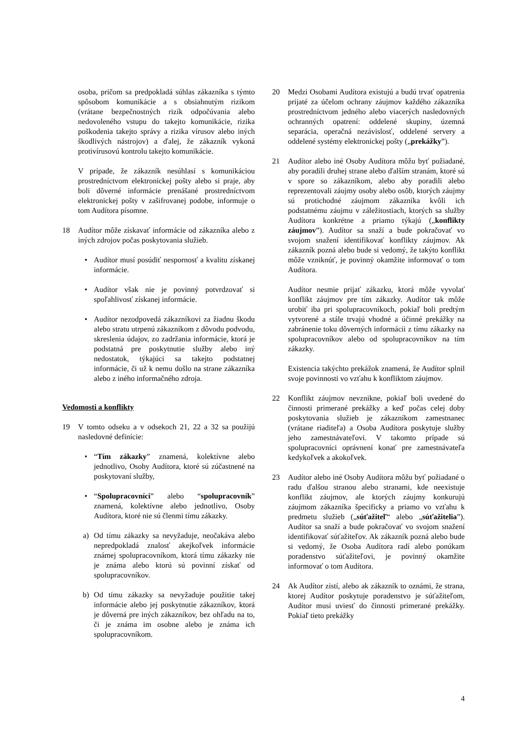osoba, pričom sa predpokladá súhlas zákazníka s týmto spôsobom komunikácie a s obsiahnutým rizikom (vrátane bezpečnostných rizík odpočúvania alebo nedovoleného vstupu do takejto komunikácie, rizika poškodenia takejto správy a rizika vírusov alebo iných škodlivých nástrojov) a ďalej, že zákazník vykoná protivírusovú kontrolu takejto komunikácie.
V prípade, že zákazník nesúhlasí s komunikáciou prostredníctvom elektronickej pošty alebo si praje, aby boli dôverné informácie prenášané prostredníctvom elektronickej pošty v zašifrovanej podobe, informuje o tom Audítora písomne.
18 Audítor môže získavať informácie od zákazníka alebo z iných zdrojov počas poskytovania služieb.
• Audítor musí posúdiť nespornosť a kvalitu získanej informácie.
• Audítor však nie je povinný potvrdzovať si spoľahlivosť získanej informácie.
• Audítor nezodpovedá zákazníkovi za žiadnu škodu alebo stratu utrpenú zákazníkom z dôvodu podvodu, skreslenia údajov, zo zadržania informácie, ktorá je podstatná pre poskytnutie služby alebo iný nedostatok, týkajúci sa takejto podstatnej informácie, či už k nemu došlo na strane zákazníka alebo z iného informačného zdroja.
Vedomosti a konflikty
19 V tomto odseku a v odsekoch 21, 22 a 32 sa použijú nasledovné definície:
• “Tím zákazky” znamená, kolektívne alebo jednotlivo, Osoby Audítora, ktoré sú zúčastnené na poskytovaní služby,
• “Spolupracovníci” alebo “spolupracovník” znamená, kolektívne alebo jednotlivo, Osoby Audítora, ktoré nie sú členmi tímu zákazky.
a) Od tímu zákazky sa nevyžaduje, neočakáva alebo nepredpokladá znalosť akejkoľvek informácie známej spolupracovníkom, ktorá tímu zákazky nie je známa alebo ktorú sú povinní získať od spolupracovníkov.
b) Od tímu zákazky sa nevyžaduje použitie takej informácie alebo jej poskytnutie zákazníkov, ktorá je dôverná pre iných zákazníkov, bez ohľadu na to, či je známa im osobne alebo je známa ich spolupracovníkom.
20 Medzi Osobami Audítora existujú a budú trvať opatrenia prijaté za účelom ochrany záujmov každého zákazníka prostredníctvom jedného alebo viacerých nasledovných ochranných opatrení: oddelené skupiny, územná separácia, operačná nezávislosť, oddelené servery a oddelené systémy elektronickej pošty („prekážky”).
21 Audítor alebo iné Osoby Audítora môžu byť požiadané, aby poradili druhej strane alebo ďalším stranám, ktoré sú v spore so zákazníkom, alebo aby poradili alebo reprezentovali záujmy osoby alebo osôb, ktorých záujmy sú protichodné záujmom zákazníka kvôli ich podstatnému záujmu v záležitostiach, ktorých sa služby Audítora konkrétne a priamo týkajú („konflikty záujmov”). Audítor sa snaží a bude pokračovať vo svojom snažení identifikovať konflikty záujmov. Ak zákazník pozná alebo bude si vedomý, že takýto konflikt môže vzniknúť, je povinný okamžite informovať o tom Audítora.
Audítor nesmie prijať zákazku, ktorá môže vyvolať konflikt záujmov pre tím zákazky. Audítor tak môže urobiť iba pri spolupracovníkoch, pokiaľ boli predtým vytvorené a stále trvajú vhodné a účinné prekážky na zabránenie toku dôverných informácii z tímu zákazky na spolupracovníkov alebo od spolupracovníkov na tím zákazky.
Existencia takýchto prekážok znamená, že Audítor splnil svoje povinnosti vo vzťahu k konfliktom záujmov.
22 Konflikt záujmov nevznikne, pokiaľ boli uvedené do činnosti primerané prekážky a keď počas celej doby poskytovania služieb je zákazníkom zamestnanec (vrátane riaditeľa) a Osoba Audítora poskytuje služby jeho zamestnávateľovi. V takomto prípade sú spolupracovníci oprávnení konať pre zamestnávateľa kedykoľvek a akokoľvek.
23 Audítor alebo iné Osoby Audítora môžu byť požiadané o radu ďalšou stranou alebo stranami, kde neexistuje konflikt záujmov, ale ktorých záujmy konkurujú záujmom zákazníka špecificky a priamo vo vzťahu k predmetu služieb („súťažiteľ“ alebo „súťažitelia”). Audítor sa snaží a bude pokračovať vo svojom snažení identifikovať súťažiteľov. Ak zákazník pozná alebo bude si vedomý, že Osoba Audítora radí alebo ponúkam poradenstvo súťažiteľovi, je povinný okamžite informovať o tom Audítora.
24 Ak Audítor zistí, alebo ak zákazník to oznámi, že strana, ktorej Audítor poskytuje poradenstvo je súťažiteľom, Audítor musí uviesť do činnosti primerané prekážky. Pokiaľ tieto prekážky
4